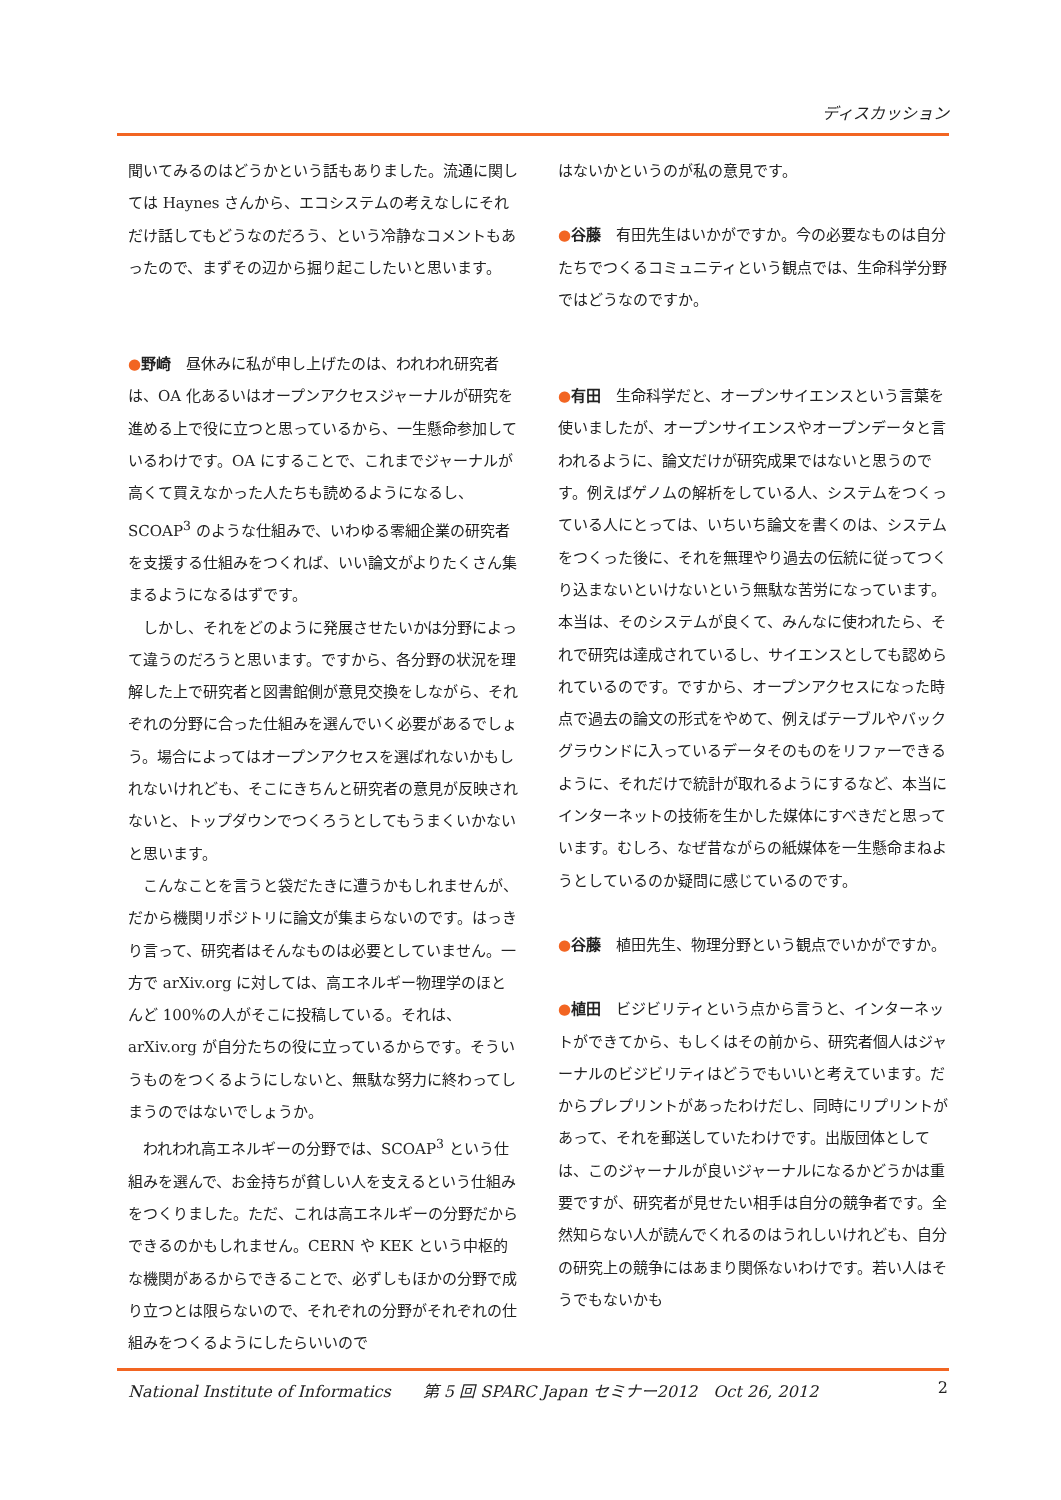ディスカッション
聞いてみるのはどうかという話もありました。流通に関しては Haynes さんから、エコシステムの考えなしにそれだけ話してもどうなのだろう、という冷静なコメントもあったので、まずその辺から掘り起こしたいと思います。
●野崎　昼休みに私が申し上げたのは、われわれ研究者は、OA 化あるいはオープンアクセスジャーナルが研究を進める上で役に立つと思っているから、一生懸命参加しているわけです。OA にすることで、これまでジャーナルが高くて買えなかった人たちも読めるようになるし、SCOAP<sup>3</sup> のような仕組みで、いわゆる零細企業の研究者を支援する仕組みをつくれば、いい論文がよりたくさん集まるようになるはずです。
　しかし、それをどのように発展させたいかは分野によって違うのだろうと思います。ですから、各分野の状況を理解した上で研究者と図書館側が意見交換をしながら、それぞれの分野に合った仕組みを選んでいく必要があるでしょう。場合によってはオープンアクセスを選ばれないかもしれないけれども、そこにきちんと研究者の意見が反映されないと、トップダウンでつくろうとしてもうまくいかないと思います。
　こんなことを言うと袋だたきに遭うかもしれませんが、だから機関リポジトリに論文が集まらないのです。はっきり言って、研究者はそんなものは必要としていません。一方で arXiv.org に対しては、高エネルギー物理学のほとんど 100%の人がそこに投稿している。それは、arXiv.org が自分たちの役に立っているからです。そういうものをつくるようにしないと、無駄な努力に終わってしまうのではないでしょうか。
　われわれ高エネルギーの分野では、SCOAP<sup>3</sup> という仕組みを選んで、お金持ちが貧しい人を支えるという仕組みをつくりました。ただ、これは高エネルギーの分野だからできるのかもしれません。CERN や KEK という中枢的な機関があるからできることで、必ずしもほかの分野で成り立つとは限らないので、それぞれの分野がそれぞれの仕組みをつくるようにしたらいいので
はないかというのが私の意見です。
●谷藤　有田先生はいかがですか。今の必要なものは自分たちでつくるコミュニティという観点では、生命科学分野ではどうなのですか。
●有田　生命科学だと、オープンサイエンスという言葉を使いましたが、オープンサイエンスやオープンデータと言われるように、論文だけが研究成果ではないと思うのです。例えばゲノムの解析をしている人、システムをつくっている人にとっては、いちいち論文を書くのは、システムをつくった後に、それを無理やり過去の伝統に従ってつくり込まないといけないという無駄な苦労になっています。本当は、そのシステムが良くて、みんなに使われたら、それで研究は達成されているし、サイエンスとしても認められているのです。ですから、オープンアクセスになった時点で過去の論文の形式をやめて、例えばテーブルやバックグラウンドに入っているデータそのものをリファーできるように、それだけで統計が取れるようにするなど、本当にインターネットの技術を生かした媒体にすべきだと思っています。むしろ、なぜ昔ながらの紙媒体を一生懸命まねようとしているのか疑問に感じているのです。
●谷藤　植田先生、物理分野という観点でいかがですか。
●植田　ビジビリティという点から言うと、インターネットができてから、もしくはその前から、研究者個人はジャーナルのビジビリティはどうでもいいと考えています。だからプレプリントがあったわけだし、同時にリプリントがあって、それを郵送していたわけです。出版団体としては、このジャーナルが良いジャーナルになるかどうかは重要ですが、研究者が見せたい相手は自分の競争者です。全然知らない人が読んでくれるのはうれしいけれども、自分の研究上の競争にはあまり関係ないわけです。若い人はそうでもないかも
National Institute of Informatics　　第 5 回 SPARC Japan セミナー2012　Oct 26, 2012 2